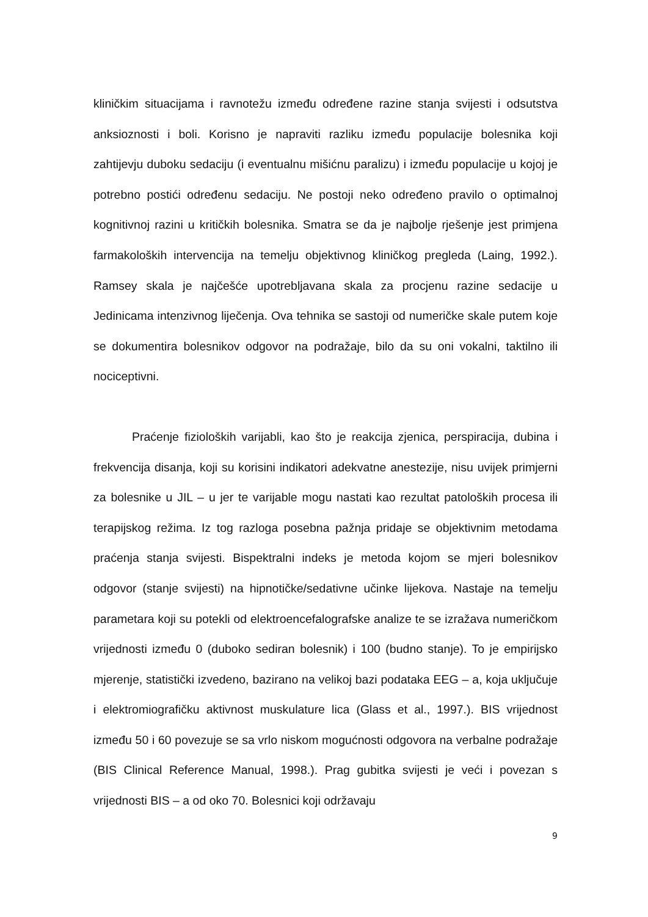kliničkim situacijama i ravnotežu između određene razine stanja svijesti i odsutstva anksioznosti i boli. Korisno je napraviti razliku između populacije bolesnika koji zahtijevju duboku sedaciju (i eventualnu mišićnu paralizu) i između populacije u kojoj je potrebno postići određenu sedaciju. Ne postoji neko određeno pravilo o optimalnoj kognitivnoj razini u kritičkih bolesnika. Smatra se da je najbolje rješenje jest primjena farmakoloških intervencija na temelju objektivnog kliničkog pregleda (Laing, 1992.). Ramsey skala je najčešće upotrebljavana skala za procjenu razine sedacije u Jedinicama intenzivnog liječenja. Ova tehnika se sastoji od numeričke skale putem koje se dokumentira bolesnikov odgovor na podražaje, bilo da su oni vokalni, taktilno ili nociceptivni.
Praćenje fizioloških varijabli, kao što je reakcija zjenica, perspiracija, dubina i frekvencija disanja, koji su korisini indikatori adekvatne anestezije, nisu uvijek primjerni za bolesnike u JIL – u jer te varijable mogu nastati kao rezultat patoloških procesa ili terapijskog režima. Iz tog razloga posebna pažnja pridaje se objektivnim metodama praćenja stanja svijesti. Bispektralni indeks je metoda kojom se mjeri bolesnikov odgovor (stanje svijesti) na hipnotičke/sedativne učinke lijekova. Nastaje na temelju parametara koji su potekli od elektroencefalografske analize te se izražava numeričkom vrijednosti između 0 (duboko sediran bolesnik) i 100 (budno stanje). To je empirijsko mjerenje, statistički izvedeno, bazirano na velikoj bazi podataka EEG – a, koja uključuje i elektromiografičku aktivnost muskulature lica (Glass et al., 1997.). BIS vrijednost između 50 i 60 povezuje se sa vrlo niskom mogućnosti odgovora na verbalne podražaje (BIS Clinical Reference Manual, 1998.). Prag gubitka svijesti je veći i povezan s vrijednosti BIS – a od oko 70. Bolesnici koji održavaju
9